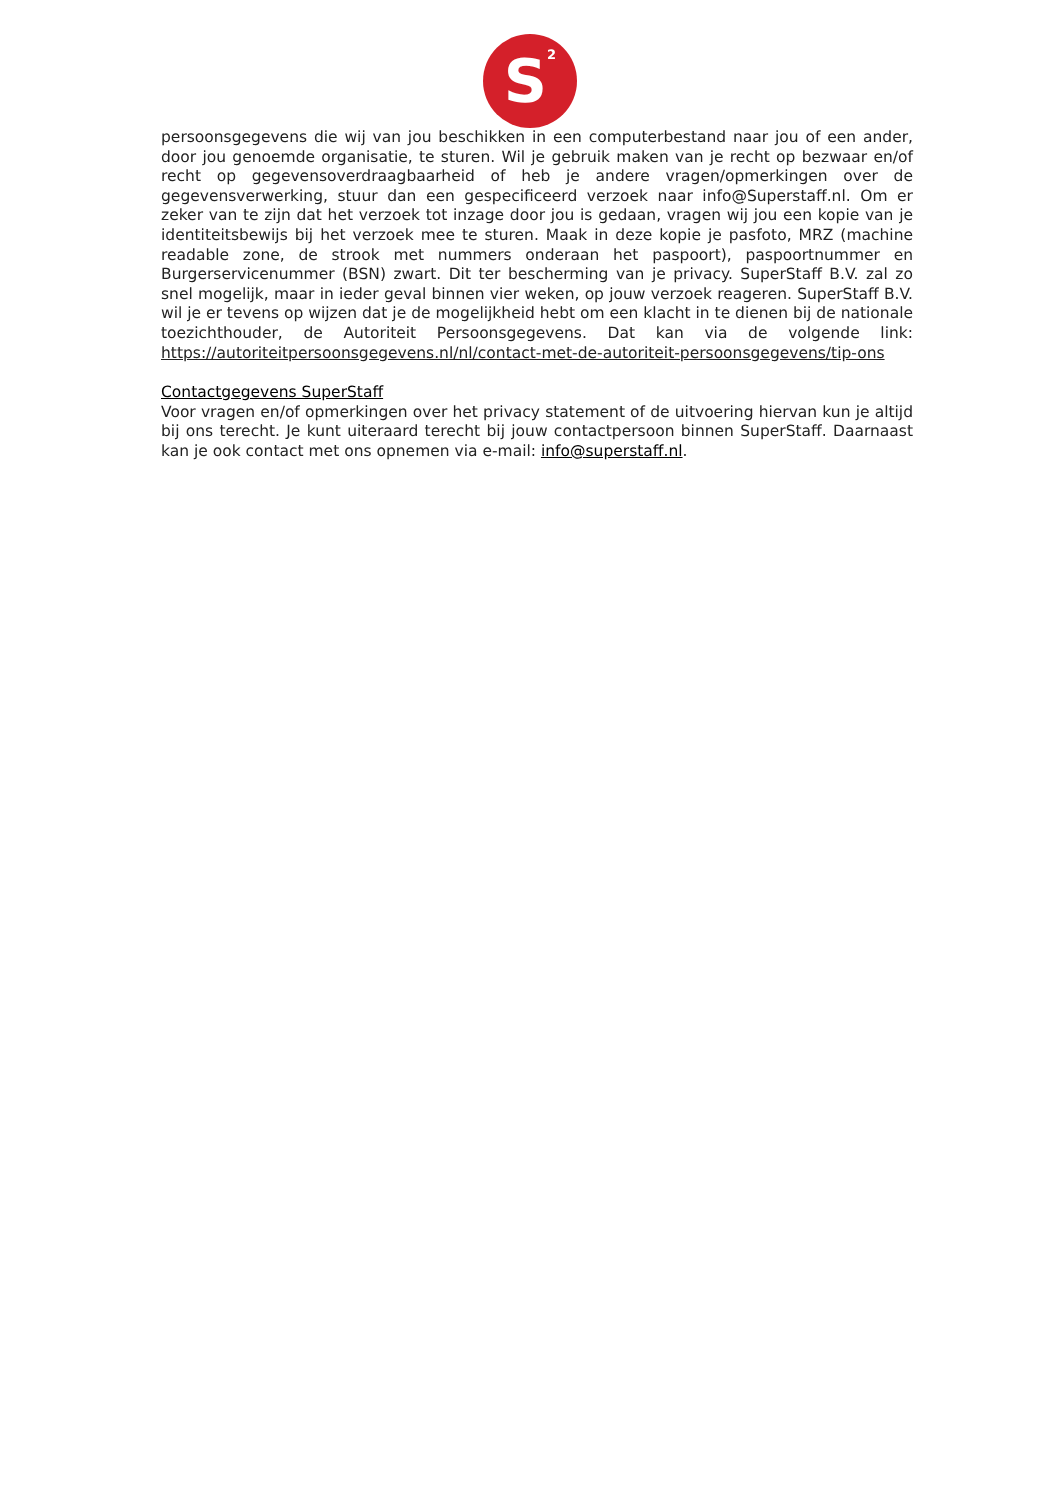S<sup>2</sup>
persoonsgegevens die wij van jou beschikken in een computerbestand naar jou of een ander, door jou genoemde organisatie, te sturen. Wil je gebruik maken van je recht op bezwaar en/of recht op gegevensoverdraagbaarheid of heb je andere vragen/opmerkingen over de gegevensverwerking, stuur dan een gespecificeerd verzoek naar info@Superstaff.nl. Om er zeker van te zijn dat het verzoek tot inzage door jou is gedaan, vragen wij jou een kopie van je identiteitsbewijs bij het verzoek mee te sturen. Maak in deze kopie je pasfoto, MRZ (machine readable zone, de strook met nummers onderaan het paspoort), paspoortnummer en Burgerservicenummer (BSN) zwart. Dit ter bescherming van je privacy. SuperStaff B.V. zal zo snel mogelijk, maar in ieder geval binnen vier weken, op jouw verzoek reageren. SuperStaff B.V. wil je er tevens op wijzen dat je de mogelijkheid hebt om een klacht in te dienen bij de nationale toezichthouder, de Autoriteit Persoonsgegevens. Dat kan via de volgende link: https://autoriteitpersoonsgegevens.nl/nl/contact-met-de-autoriteit-persoonsgegevens/tip-ons
Contactgegevens SuperStaff
Voor vragen en/of opmerkingen over het privacy statement of de uitvoering hiervan kun je altijd bij ons terecht. Je kunt uiteraard terecht bij jouw contactpersoon binnen SuperStaff. Daarnaast kan je ook contact met ons opnemen via e-mail: info@superstaff.nl.